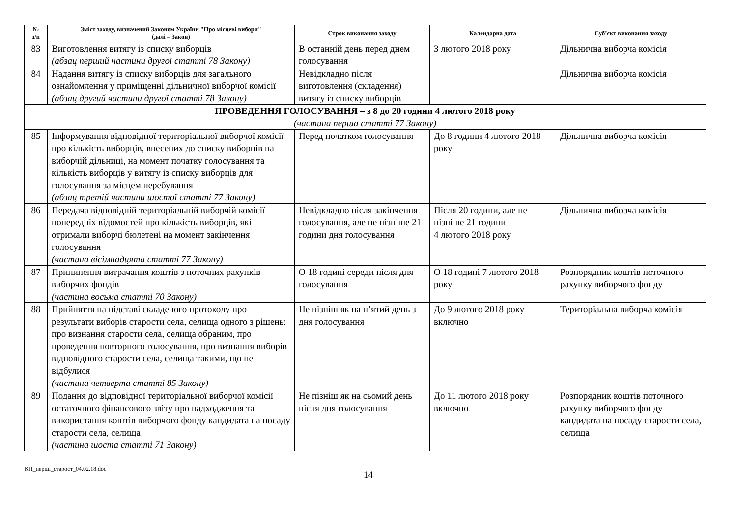| № з/п | Зміст заходу, визначений Законом України "Про місцеві вибори" (далі – Закон) | Строк виконання заходу | Календарна дата | Суб’єкт виконання заходу |
| --- | --- | --- | --- | --- |
| 83 | Виготовлення витягу із списку виборців (абзац перший частини другої статті 78 Закону) | В останній день перед днем голосування | 3 лютого 2018 року | Дільнична виборча комісія |
| 84 | Надання витягу із списку виборців для загального ознайомлення у приміщенні дільничної виборчої комісії (абзац другий частини другої статті 78 Закону) | Невідкладно після виготовлення (складення) витягу із списку виборців | | Дільнична виборча комісія |
| ПРОВЕДЕННЯ ГОЛОСУВАННЯ – з 8 до 20 години 4 лютого 2018 року (частина перша статті 77 Закону) | | | | |
| 85 | Інформування відповідної територіальної виборчої комісії про кількість виборців, внесених до списку виборців на виборчій дільниці, на момент початку голосування та кількість виборців у витягу із списку виборців для голосування за місцем перебування (абзац третій частини шостої статті 77 Закону) | Перед початком голосування | До 8 години 4 лютого 2018 року | Дільнична виборча комісія |
| 86 | Передача відповідній територіальній виборчій комісії попередніх відомостей про кількість виборців, які отримали виборчі бюлетені на момент закінчення голосування (частина вісімнадцята статті 77 Закону) | Невідкладно після закінчення голосування, але не пізніше 21 години дня голосування | Після 20 години, але не пізніше 21 години 4 лютого 2018 року | Дільнична виборча комісія |
| 87 | Припинення витрачання коштів з поточних рахунків виборчих фондів (частина восьма статті 70 Закону) | О 18 годині середи після дня голосування | О 18 годині 7 лютого 2018 року | Розпорядник коштів поточного рахунку виборчого фонду |
| 88 | Прийняття на підставі складеного протоколу про результати виборів старости села, селища одного з рішень: про визнання старости села, селища обраним, про проведення повторного голосування, про визнання виборів відповідного старости села, селища такими, що не відбулися (частина четверта статті 85 Закону) | Не пізніш як на п’ятий день з дня голосування | До 9 лютого 2018 року включно | Територіальна виборча комісія |
| 89 | Подання до відповідної територіальної виборчої комісії остаточного фінансового звіту про надходження та використання коштів виборчого фонду кандидата на посаду старости села, селища (частина шоста статті 71 Закону) | Не пізніш як на сьомий день після дня голосування | До 11 лютого 2018 року включно | Розпорядник коштів поточного рахунку виборчого фонду кандидата на посаду старости села, селища |
КП_перші_старост_04.02.18.doc
14